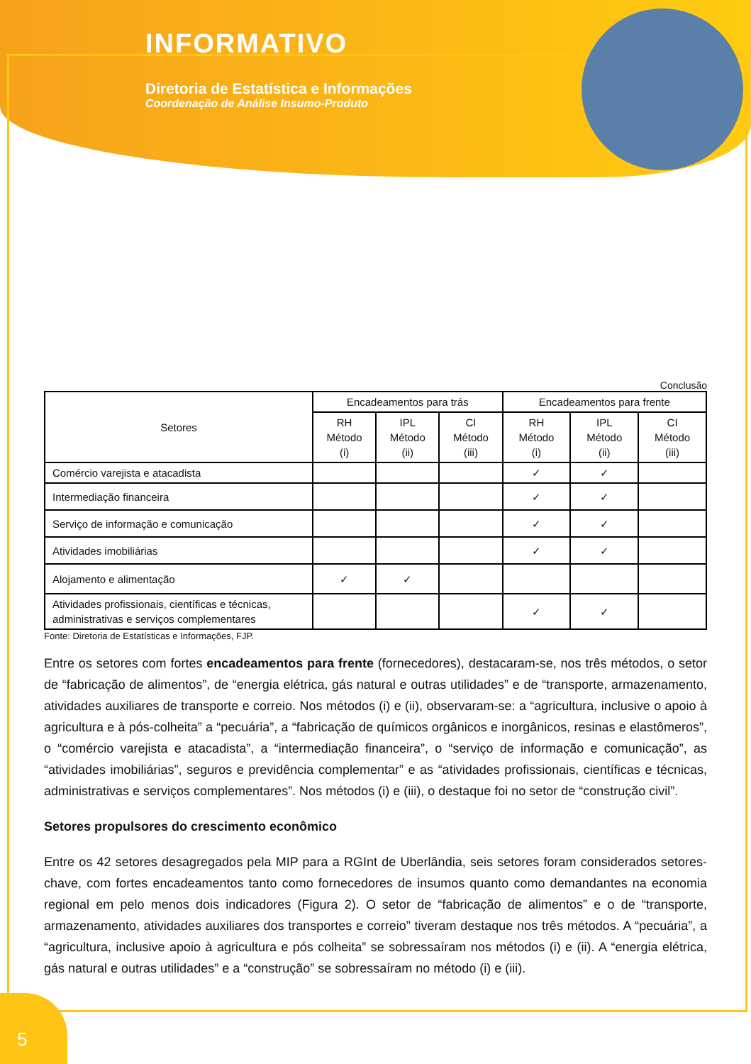INFORMATIVO
Diretoria de Estatística e Informações
Coordenação de Análise Insumo-Produto
Conclusão
| Setores | Encadeamentos para trás | | | Encadeamentos para frente | | |
| --- | --- | --- | --- | --- | --- | --- |
| | RH Método (i) | IPL Método (ii) | CI Método (iii) | RH Método (i) | IPL Método (ii) | CI Método (iii) |
| Comércio varejista e atacadista | | | | ✓ | ✓ | |
| Intermediação financeira | | | | ✓ | ✓ | |
| Serviço de informação e comunicação | | | | ✓ | ✓ | |
| Atividades imobiliárias | | | | ✓ | ✓ | |
| Alojamento e alimentação | ✓ | ✓ | | | | |
| Atividades profissionais, científicas e técnicas, administrativas e serviços complementares | | | | ✓ | ✓ | |
Fonte: Diretoria de Estatísticas e Informações, FJP.
Entre os setores com fortes encadeamentos para frente (fornecedores), destacaram-se, nos três métodos, o setor de “fabricação de alimentos”, de “energia elétrica, gás natural e outras utilidades” e de “transporte, armazenamento, atividades auxiliares de transporte e correio. Nos métodos (i) e (ii), observaram-se: a “agricultura, inclusive o apoio à agricultura e à pós-colheita” a “pecuária”, a “fabricação de químicos orgânicos e inorgânicos, resinas e elastômeros”, o “comércio varejista e atacadista”, a “intermediação financeira”, o “serviço de informação e comunicação”, as “atividades imobiliárias”, seguros e previdência complementar” e as “atividades profissionais, científicas e técnicas, administrativas e serviços complementares”. Nos métodos (i) e (iii), o destaque foi no setor de “construção civil”.
Setores propulsores do crescimento econômico
Entre os 42 setores desagregados pela MIP para a RGInt de Uberlândia, seis setores foram considerados setores-chave, com fortes encadeamentos tanto como fornecedores de insumos quanto como demandantes na economia regional em pelo menos dois indicadores (Figura 2). O setor de “fabricação de alimentos” e o de “transporte, armazenamento, atividades auxiliares dos transportes e correio” tiveram destaque nos três métodos. A “pecuária”, a “agricultura, inclusive apoio à agricultura e pós colheita” se sobressaíram nos métodos (i) e (ii). A “energia elétrica, gás natural e outras utilidades” e a “construção” se sobressaíram no método (i) e (iii).
5